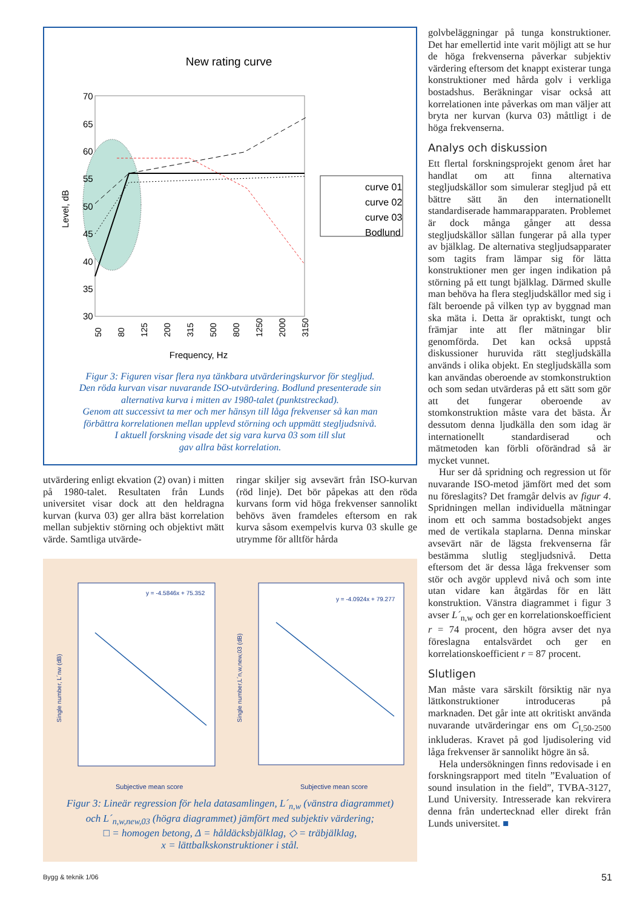New rating curve
70
65
60
55
50
45
40
35
30
Level, dB
50
80
125
200
315
500
800
1250
2000
3150
Frequency, Hz
curve 01
curve 02
curve 03
Bodlund
Figur 3: Figuren visar flera nya tänkbara utvärderingskurvor för stegljud.
Den röda kurvan visar nuvarande ISO-utvärdering. Bodlund presenterade sin
alternativa kurva i mitten av 1980-talet (punktstreckad).
Genom att successivt ta mer och mer hänsyn till låga frekvenser så kan man
förbättra korrelationen mellan upplevd störning och uppmätt stegljudsnivå.
I aktuell forskning visade det sig vara kurva 03 som till slut
gav allra bäst korrelation.
utvärdering enligt ekvation (2) ovan) i mitten på 1980-talet. Resultaten från Lunds universitet visar dock att den heldragna kurvan (kurva 03) ger allra bäst korrelation mellan subjektiv störning och objektivt mätt värde. Samtliga utvärde-
ringar skiljer sig avsevärt från ISO-kurvan (röd linje). Det bör påpekas att den röda kurvans form vid höga frekvenser sannolikt behövs även framdeles eftersom en rak kurva såsom exempelvis kurva 03 skulle ge utrymme för alltför hårda
y = -4.5846x + 75.352
Single number, L´nw (dB)
Subjective mean score
y = -4.0924x + 79.277
Single number,L´n,w,new,03 (dB)
Subjective mean score
Figur 3: Lineär regression för hela datasamlingen, L´<sub>n,w</sub> (vänstra diagrammet)
och L´<sub>n,w,new,03</sub> (högra diagrammet) jämfört med subjektiv värdering;
□ = homogen betong, Δ = håldäcksbjälklag, ◇ = träbjälklag,
x = lättbalkskonstruktioner i stål.
golvbeläggningar på tunga konstruktioner. Det har emellertid inte varit möjligt att se hur de höga frekvenserna påverkar subjektiv värdering eftersom det knappt existerar tunga konstruktioner med hårda golv i verkliga bostadshus. Beräkningar visar också att korrelationen inte påverkas om man väljer att bryta ner kurvan (kurva 03) måttligt i de höga frekvenserna.
Analys och diskussion
Ett flertal forskningsprojekt genom året har handlat om att finna alternativa stegljudskällor som simulerar stegljud på ett bättre sätt än den internationellt standardiserade hammarapparaten. Problemet är dock många gånger att dessa stegljudskällor sällan fungerar på alla typer av bjälklag. De alternativa stegljudsapparater som tagits fram lämpar sig för lätta konstruktioner men ger ingen indikation på störning på ett tungt bjälklag. Därmed skulle man behöva ha flera stegljudskällor med sig i fält beroende på vilken typ av byggnad man ska mäta i. Detta är opraktiskt, tungt och främjar inte att fler mätningar blir genomförda. Det kan också uppstå diskussioner huruvida rätt stegljudskälla används i olika objekt. En stegljudskälla som kan användas oberoende av stomkonstruktion och som sedan utvärderas på ett sätt som gör att det fungerar oberoende av stomkonstruktion måste vara det bästa. Är dessutom denna ljudkälla den som idag är internationellt standardiserad och mätmetoden kan förbli oförändrad så är mycket vunnet.
Hur ser då spridning och regression ut för nuvarande ISO-metod jämfört med det som nu föreslagits? Det framgår delvis av figur 4. Spridningen mellan individuella mätningar inom ett och samma bostadsobjekt anges med de vertikala staplarna. Denna minskar avsevärt när de lägsta frekvenserna får bestämma slutlig stegljudsnivå. Detta eftersom det är dessa låga frekvenser som stör och avgör upplevd nivå och som inte utan vidare kan åtgärdas för en lätt konstruktion. Vänstra diagrammet i figur 3 avser L´<sub>n,w</sub> och ger en korrelationskoefficient r = 74 procent, den högra avser det nya föreslagna entalsvärdet och ger en korrelationskoefficient r = 87 procent.
Slutligen
Man måste vara särskilt försiktig när nya lättkonstruktioner introduceras på marknaden. Det går inte att okritiskt använda nuvarande utvärderingar ens om C<sub>I,50-2500</sub> inkluderas. Kravet på god ljudisolering vid låga frekvenser är sannolikt högre än så.
Hela undersökningen finns redovisade i en forskningsrapport med titeln ”Evaluation of sound insulation in the field”, TVBA-3127, Lund University. Intresserade kan rekvirera denna från undertecknad eller direkt från Lunds universitet. ■
Bygg & teknik 1/06 51